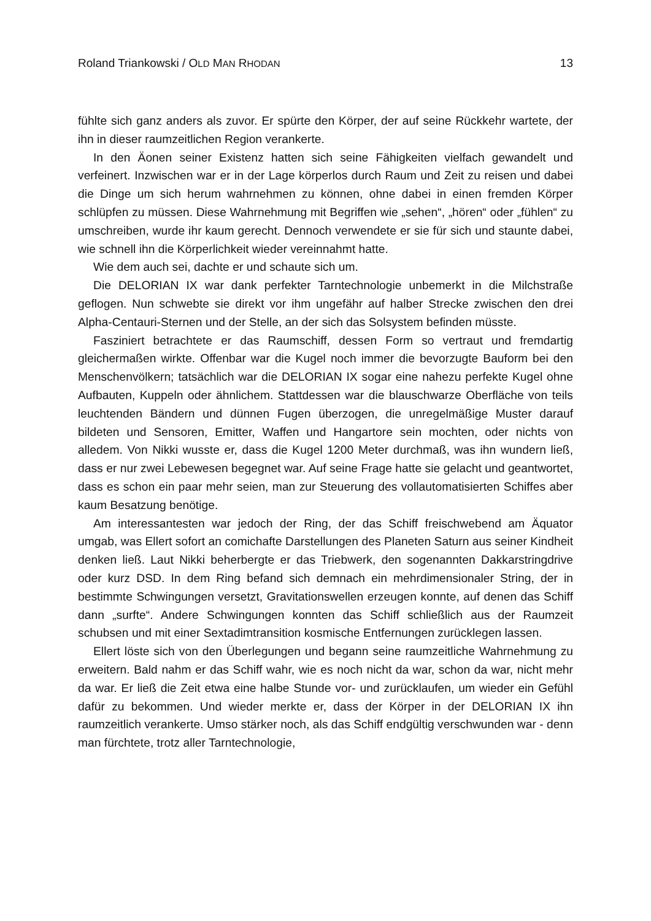Roland Triankowski / OLD MAN RHODAN 13
fühlte sich ganz anders als zuvor. Er spürte den Körper, der auf seine Rückkehr wartete, der ihn in dieser raumzeitlichen Region verankerte.
In den Äonen seiner Existenz hatten sich seine Fähigkeiten vielfach gewandelt und verfeinert. Inzwischen war er in der Lage körperlos durch Raum und Zeit zu reisen und dabei die Dinge um sich herum wahrnehmen zu können, ohne dabei in einen fremden Körper schlüpfen zu müssen. Diese Wahrnehmung mit Begriffen wie „sehen“, „hören“ oder „fühlen“ zu umschreiben, wurde ihr kaum gerecht. Dennoch verwendete er sie für sich und staunte dabei, wie schnell ihn die Körperlichkeit wieder vereinnahmt hatte.
Wie dem auch sei, dachte er und schaute sich um.
Die DELORIAN IX war dank perfekter Tarntechnologie unbemerkt in die Milchstraße geflogen. Nun schwebte sie direkt vor ihm ungefähr auf halber Strecke zwischen den drei Alpha-Centauri-Sternen und der Stelle, an der sich das Solsystem befinden müsste.
Fasziniert betrachtete er das Raumschiff, dessen Form so vertraut und fremdartig gleichermaßen wirkte. Offenbar war die Kugel noch immer die bevorzugte Bauform bei den Menschenvölkern; tatsächlich war die DELORIAN IX sogar eine nahezu perfekte Kugel ohne Aufbauten, Kuppeln oder ähnlichem. Stattdessen war die blauschwarze Oberfläche von teils leuchtenden Bändern und dünnen Fugen überzogen, die unregelmäßige Muster darauf bildeten und Sensoren, Emitter, Waffen und Hangartore sein mochten, oder nichts von alledem. Von Nikki wusste er, dass die Kugel 1200 Meter durchmaß, was ihn wundern ließ, dass er nur zwei Lebewesen begegnet war. Auf seine Frage hatte sie gelacht und geantwortet, dass es schon ein paar mehr seien, man zur Steuerung des vollautomatisierten Schiffes aber kaum Besatzung benötige.
Am interessantesten war jedoch der Ring, der das Schiff freischwebend am Äquator umgab, was Ellert sofort an comichafte Darstellungen des Planeten Saturn aus seiner Kindheit denken ließ. Laut Nikki beherbergte er das Triebwerk, den sogenannten Dakkarstringdrive oder kurz DSD. In dem Ring befand sich demnach ein mehrdimensionaler String, der in bestimmte Schwingungen versetzt, Gravitationswellen erzeugen konnte, auf denen das Schiff dann „surfte“. Andere Schwingungen konnten das Schiff schließlich aus der Raumzeit schubsen und mit einer Sextadimtransition kosmische Entfernungen zurücklegen lassen.
Ellert löste sich von den Überlegungen und begann seine raumzeitliche Wahrnehmung zu erweitern. Bald nahm er das Schiff wahr, wie es noch nicht da war, schon da war, nicht mehr da war. Er ließ die Zeit etwa eine halbe Stunde vor- und zurücklaufen, um wieder ein Gefühl dafür zu bekommen. Und wieder merkte er, dass der Körper in der DELORIAN IX ihn raumzeitlich verankerte. Umso stärker noch, als das Schiff endgültig verschwunden war - denn man fürchtete, trotz aller Tarntechnologie,